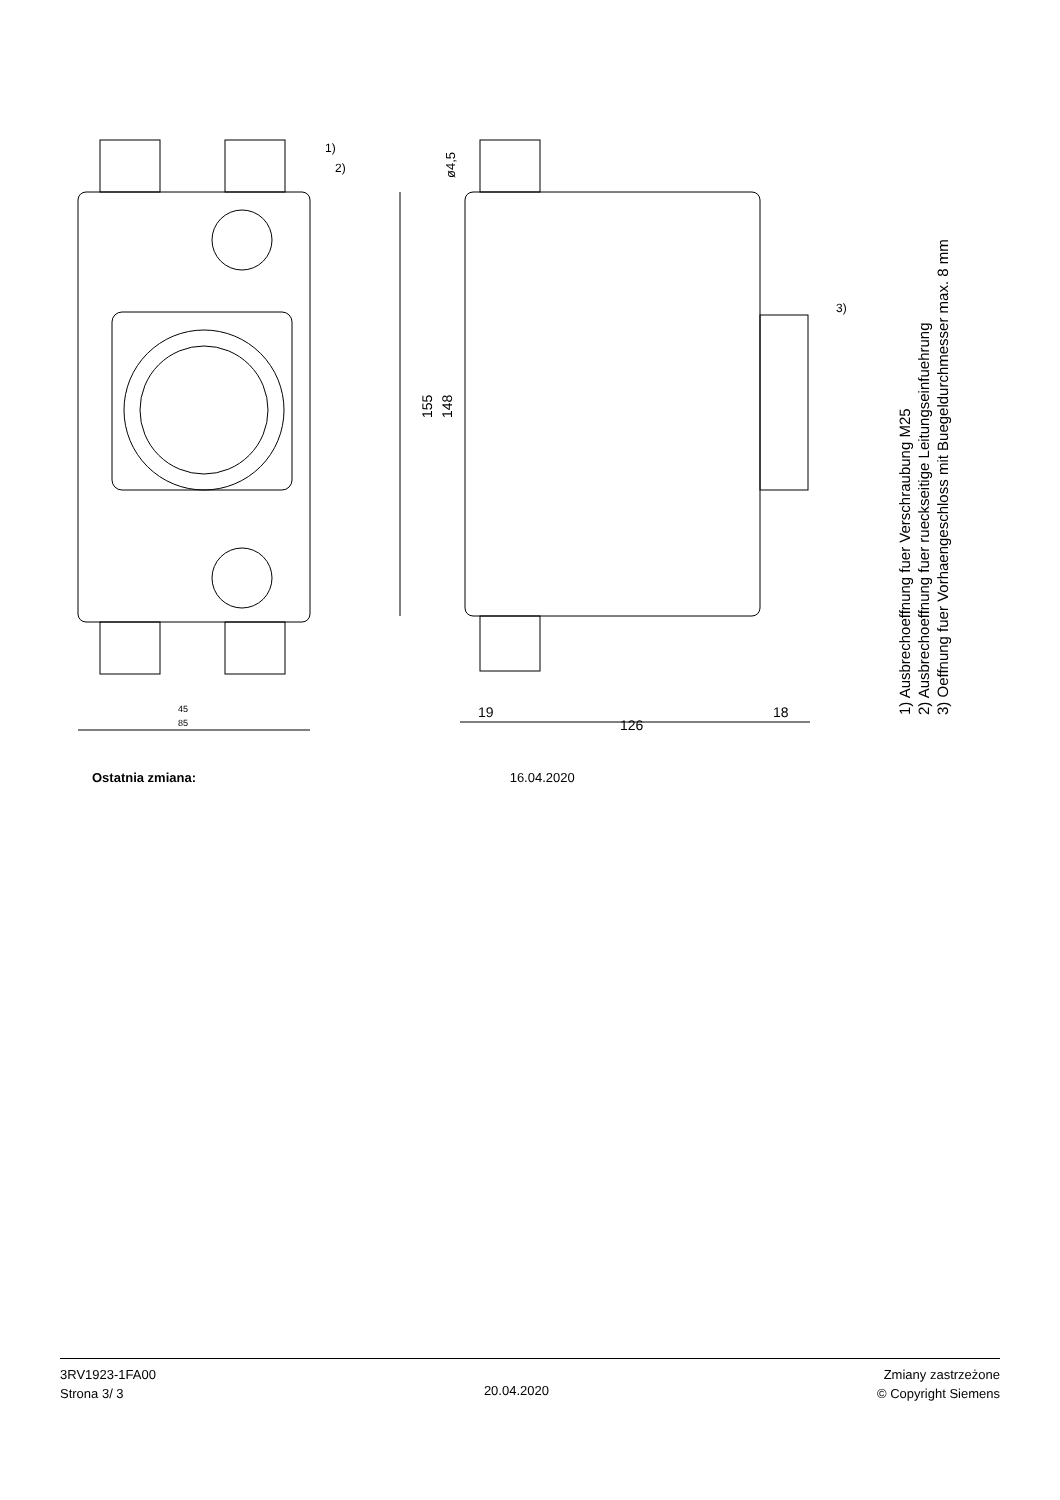45
85
126
19
18
1)
2)
3)
155
148
ø4,5
1) Ausbrechoeffnung fuer Verschraubung M25
2) Ausbrechoeffnung fuer rueckseitige Leitungseinfuehrung
3) Oeffnung fuer Vorhaengeschloss mit Buegeldurchmesser max. 8 mm
Ostatnia zmiana: 16.04.2020
3RV1923-1FA00
Strona 3/ 3
20.04.2020
Zmiany zastrzeżone
© Copyright Siemens